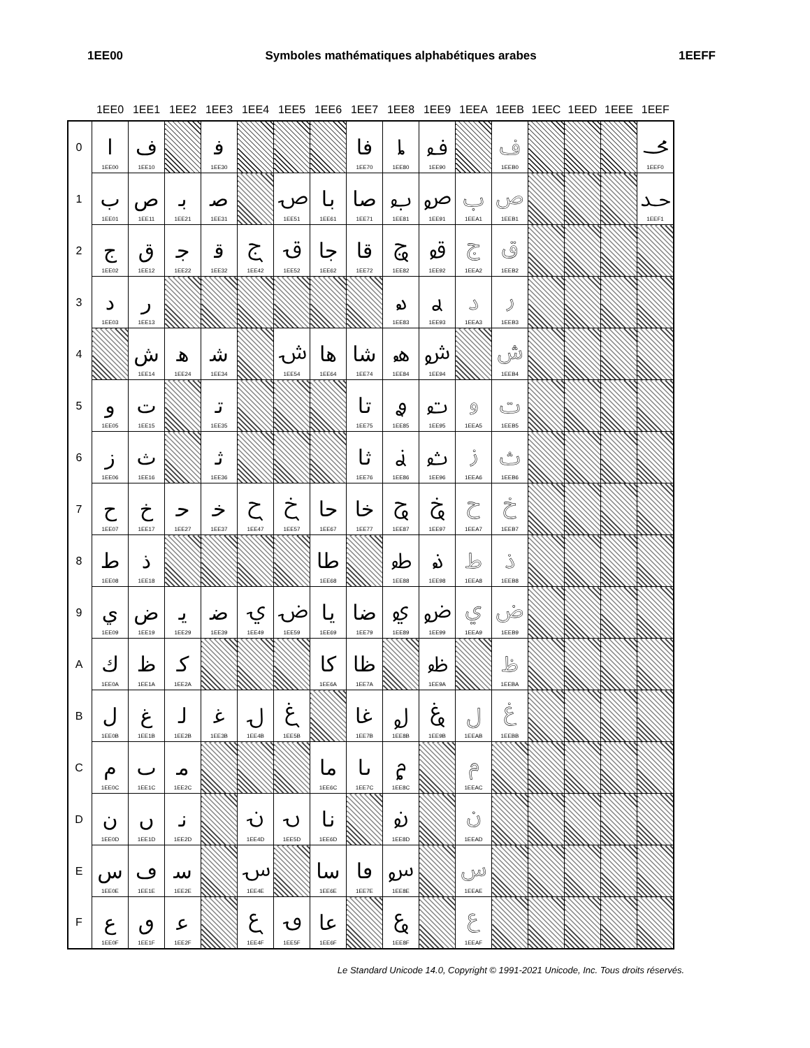1EE00 Symboles mathématiques alphabétiques arabes 1EEFF
| | 1EE0 | 1EE1 | 1EE2 | 1EE3 | 1EE4 | 1EE5 | 1EE6 | 1EE7 | 1EE8 | 1EE9 | 1EEA | 1EEB | 1EEC | 1EED | 1EEE | 1EEF |
| --- | --- | --- | --- | --- | --- | --- | --- | --- | --- | --- | --- | --- | --- | --- | --- | --- |
| 0 | 𞸀 1EE00 | 𞸐 1EE10 | | 𞸰 1EE30 | | | | 𞹰 1EE70 | 𞺀 1EE80 | 𞺐 1EE90 | | 𞺰 1EEB0 | | | | 𞻰 1EEF0 |
| 1 | 𞸁 1EE01 | 𞸑 1EE11 | 𞸡 1EE21 | 𞸱 1EE31 | | 𞹑 1EE51 | 𞹡 1EE61 | 𞹱 1EE71 | 𞺁 1EE81 | 𞺑 1EE91 | 𞺡 1EEA1 | 𞺱 1EEB1 | | | | 𞻱 1EEF1 |
| 2 | 𞸂 1EE02 | 𞸒 1EE12 | 𞸢 1EE22 | 𞸲 1EE32 | 𞹂 1EE42 | 𞹒 1EE52 | 𞹢 1EE62 | 𞹲 1EE72 | 𞺂 1EE82 | 𞺒 1EE92 | 𞺢 1EEA2 | 𞺲 1EEB2 | | | | |
| 3 | 𞸃 1EE03 | 𞸓 1EE13 | | | | | | | 𞺃 1EE83 | 𞺓 1EE93 | 𞺣 1EEA3 | 𞺳 1EEB3 | | | | |
| 4 | | 𞸔 1EE14 | 𞸤 1EE24 | 𞸴 1EE34 | | 𞹔 1EE54 | 𞹤 1EE64 | 𞹴 1EE74 | 𞺄 1EE84 | 𞺔 1EE94 | | 𞺴 1EEB4 | | | | |
| 5 | 𞸅 1EE05 | 𞸕 1EE15 | | 𞸵 1EE35 | | | | 𞹵 1EE75 | 𞺅 1EE85 | 𞺕 1EE95 | 𞺥 1EEA5 | 𞺵 1EEB5 | | | | |
| 6 | 𞸆 1EE06 | 𞸖 1EE16 | | 𞸶 1EE36 | | | | 𞹶 1EE76 | 𞺆 1EE86 | 𞺖 1EE96 | 𞺦 1EEA6 | 𞺶 1EEB6 | | | | |
| 7 | 𞸇 1EE07 | 𞸗 1EE17 | 𞸧 1EE27 | 𞸷 1EE37 | 𞹇 1EE47 | 𞹗 1EE57 | 𞹧 1EE67 | 𞹷 1EE77 | 𞺇 1EE87 | 𞺗 1EE97 | 𞺧 1EEA7 | 𞺷 1EEB7 | | | | |
| 8 | 𞸈 1EE08 | 𞸘 1EE18 | | | | | 𞹨 1EE68 | | 𞺈 1EE88 | 𞺘 1EE98 | 𞺨 1EEA8 | 𞺸 1EEB8 | | | | |
| 9 | 𞸉 1EE09 | 𞸙 1EE19 | 𞸩 1EE29 | 𞸹 1EE39 | 𞹉 1EE49 | 𞹙 1EE59 | 𞹩 1EE69 | 𞹹 1EE79 | 𞺉 1EE89 | 𞺙 1EE99 | 𞺩 1EEA9 | 𞺹 1EEB9 | | | | |
| A | 𞸊 1EE0A | 𞸚 1EE1A | 𞸪 1EE2A | | | | 𞹪 1EE6A | 𞹺 1EE7A | | 𞺚 1EE9A | | 𞺺 1EEBA | | | | |
| B | 𞸋 1EE0B | 𞸛 1EE1B | 𞸫 1EE2B | 𞸻 1EE3B | 𞹋 1EE4B | 𞹛 1EE5B | | 𞹻 1EE7B | 𞺋 1EE8B | 𞺛 1EE9B | 𞺫 1EEAB | 𞺻 1EEBB | | | | |
| C | 𞸌 1EE0C | 𞸜 1EE1C | 𞸬 1EE2C | | | | 𞹬 1EE6C | 𞹼 1EE7C | 𞺌 1EE8C | | 𞺬 1EEAC | | | | | |
| D | 𞸍 1EE0D | 𞸝 1EE1D | 𞸭 1EE2D | | 𞹍 1EE4D | 𞹝 1EE5D | 𞹭 1EE6D | | 𞺍 1EE8D | | 𞺭 1EEAD | | | | | |
| E | 𞸎 1EE0E | 𞸞 1EE1E | 𞸮 1EE2E | | 𞹎 1EE4E | | 𞹮 1EE6E | 𞹾 1EE7E | 𞺎 1EE8E | | 𞺮 1EEAE | | | | | |
| F | 𞸏 1EE0F | 𞸟 1EE1F | 𞸯 1EE2F | | 𞹏 1EE4F | 𞹟 1EE5F | 𞹯 1EE6F | | 𞺏 1EE8F | | 𞺯 1EEAF | | | | | |
Le Standard Unicode 14.0, Copyright © 1991-2021 Unicode, Inc. Tous droits réservés.